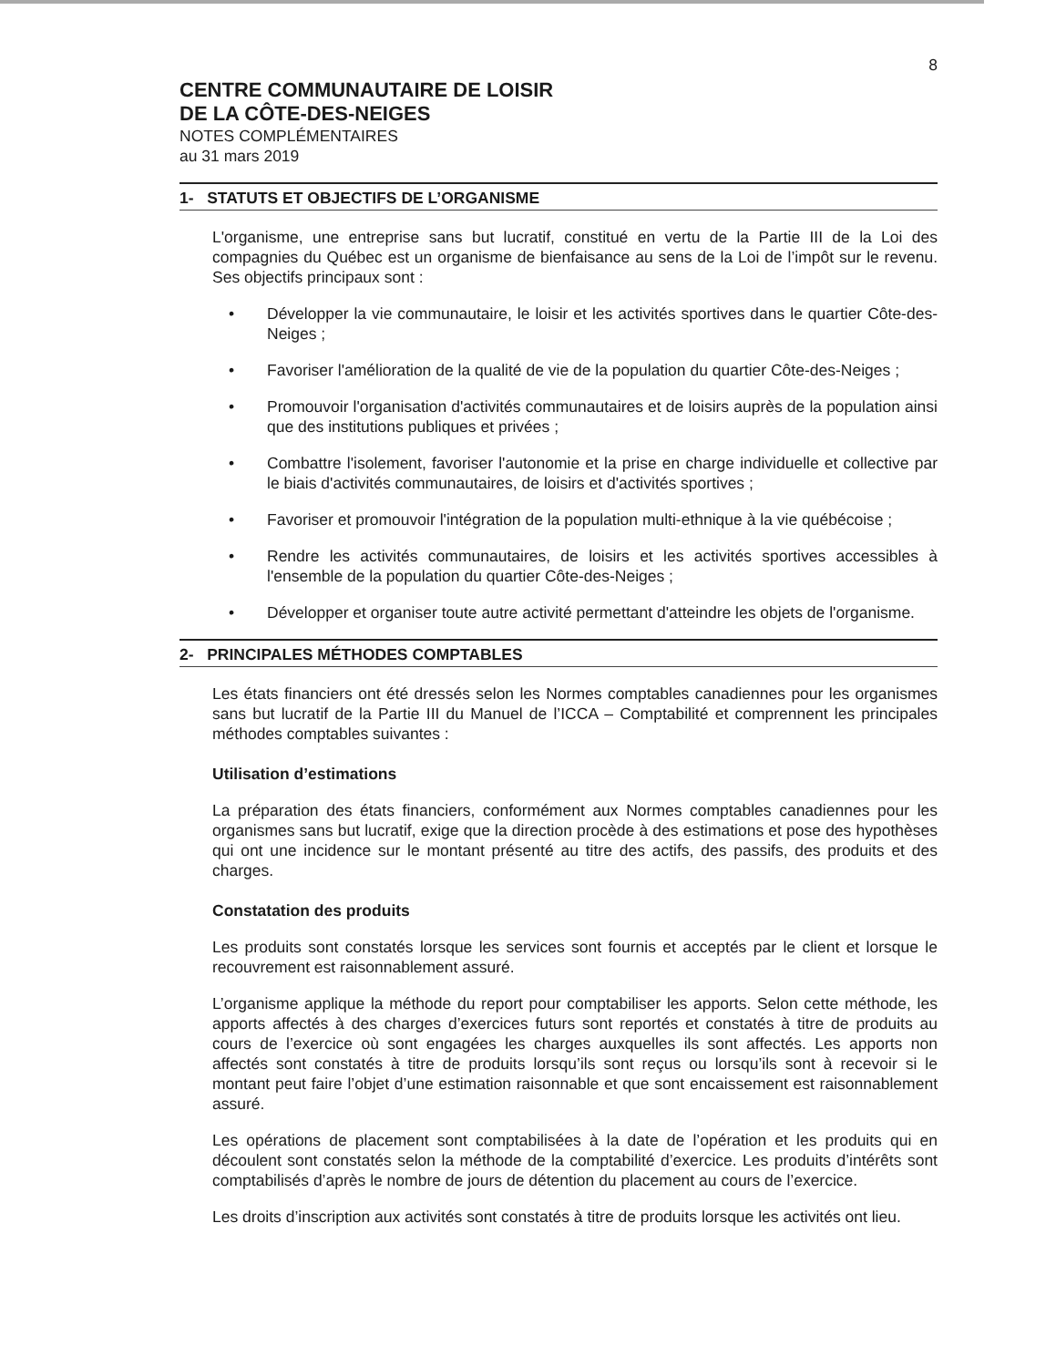8
CENTRE COMMUNAUTAIRE DE LOISIR
DE LA CÔTE-DES-NEIGES
NOTES COMPLÉMENTAIRES
au 31 mars 2019
1- STATUTS ET OBJECTIFS DE L’ORGANISME
L'organisme, une entreprise sans but lucratif, constitué en vertu de la Partie III de la Loi des compagnies du Québec est un organisme de bienfaisance au sens de la Loi de l’impôt sur le revenu. Ses objectifs principaux sont :
• Développer la vie communautaire, le loisir et les activités sportives dans le quartier Côte-des-Neiges ;
• Favoriser l'amélioration de la qualité de vie de la population du quartier Côte-des-Neiges ;
• Promouvoir l'organisation d'activités communautaires et de loisirs auprès de la population ainsi que des institutions publiques et privées ;
• Combattre l'isolement, favoriser l'autonomie et la prise en charge individuelle et collective par le biais d'activités communautaires, de loisirs et d'activités sportives ;
• Favoriser et promouvoir l'intégration de la population multi-ethnique à la vie québécoise ;
• Rendre les activités communautaires, de loisirs et les activités sportives accessibles à l'ensemble de la population du quartier Côte-des-Neiges ;
• Développer et organiser toute autre activité permettant d'atteindre les objets de l'organisme.
2- PRINCIPALES MÉTHODES COMPTABLES
Les états financiers ont été dressés selon les Normes comptables canadiennes pour les organismes sans but lucratif de la Partie III du Manuel de l’ICCA – Comptabilité et comprennent les principales méthodes comptables suivantes :
Utilisation d’estimations
La préparation des états financiers, conformément aux Normes comptables canadiennes pour les organismes sans but lucratif, exige que la direction procède à des estimations et pose des hypothèses qui ont une incidence sur le montant présenté au titre des actifs, des passifs, des produits et des charges.
Constatation des produits
Les produits sont constatés lorsque les services sont fournis et acceptés par le client et lorsque le recouvrement est raisonnablement assuré.
L’organisme applique la méthode du report pour comptabiliser les apports. Selon cette méthode, les apports affectés à des charges d’exercices futurs sont reportés et constatés à titre de produits au cours de l’exercice où sont engagées les charges auxquelles ils sont affectés. Les apports non affectés sont constatés à titre de produits lorsqu’ils sont reçus ou lorsqu’ils sont à recevoir si le montant peut faire l’objet d’une estimation raisonnable et que sont encaissement est raisonnablement assuré.
Les opérations de placement sont comptabilisées à la date de l’opération et les produits qui en découlent sont constatés selon la méthode de la comptabilité d’exercice. Les produits d’intérêts sont comptabilisés d’après le nombre de jours de détention du placement au cours de l’exercice.
Les droits d’inscription aux activités sont constatés à titre de produits lorsque les activités ont lieu.